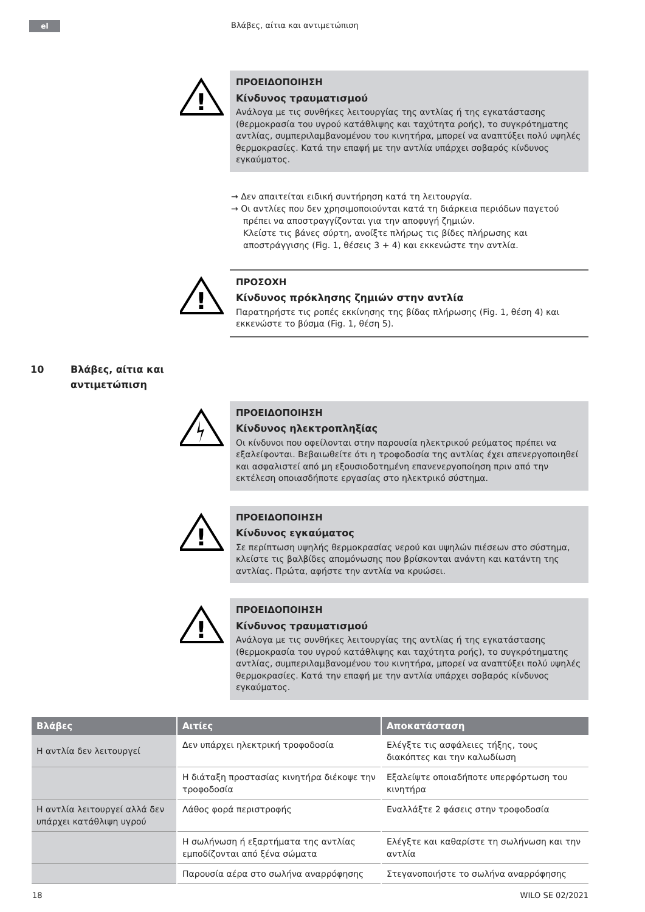el Βλάβες, αίτια και αντιμετώπιση
!
ΠΡΟΕΙΔΟΠΟΙΗΣΗ
Κίνδυνος τραυματισμού
Ανάλογα με τις συνθήκες λειτουργίας της αντλίας ή της εγκατάστασης (θερμοκρασία του υγρού κατάθλιψης και ταχύτητα ροής), το συγκρότηματης αντλίας, συμπεριλαμβανομένου του κινητήρα, μπορεί να αναπτύξει πολύ υψηλές θερμοκρασίες. Κατά την επαφή με την αντλία υπάρχει σοβαρός κίνδυνος εγκαύματος.
→ Δεν απαιτείται ειδική συντήρηση κατά τη λειτουργία.
→ Οι αντλίες που δεν χρησιμοποιούνται κατά τη διάρκεια περιόδων παγετού πρέπει να αποστραγγίζονται για την αποφυγή ζημιών.
Κλείστε τις βάνες σύρτη, ανοίξτε πλήρως τις βίδες πλήρωσης και αποστράγγισης (Fig. 1, θέσεις 3 + 4) και εκκενώστε την αντλία.
!
ΠΡΟΣΟΧΗ
Κίνδυνος πρόκλησης ζημιών στην αντλία
Παρατηρήστε τις ροπές εκκίνησης της βίδας πλήρωσης (Fig. 1, θέση 4) και εκκενώστε το βύσμα (Fig. 1, θέση 5).
10 Βλάβες, αίτια και
αντιμετώπιση
ΠΡΟΕΙΔΟΠΟΙΗΣΗ
Κίνδυνος ηλεκτροπληξίας
Οι κίνδυνοι που οφείλονται στην παρουσία ηλεκτρικού ρεύματος πρέπει να εξαλείφονται. Βεβαιωθείτε ότι η τροφοδοσία της αντλίας έχει απενεργοποιηθεί και ασφαλιστεί από μη εξουσιοδοτημένη επανενεργοποίηση πριν από την εκτέλεση οποιασδήποτε εργασίας στο ηλεκτρικό σύστημα.
!
ΠΡΟΕΙΔΟΠΟΙΗΣΗ
Κίνδυνος εγκαύματος
Σε περίπτωση υψηλής θερμοκρασίας νερού και υψηλών πιέσεων στο σύστημα, κλείστε τις βαλβίδες απομόνωσης που βρίσκονται ανάντη και κατάντη της αντλίας. Πρώτα, αφήστε την αντλία να κρυώσει.
!
ΠΡΟΕΙΔΟΠΟΙΗΣΗ
Κίνδυνος τραυματισμού
Ανάλογα με τις συνθήκες λειτουργίας της αντλίας ή της εγκατάστασης (θερμοκρασία του υγρού κατάθλιψης και ταχύτητα ροής), το συγκρότηματης αντλίας, συμπεριλαμβανομένου του κινητήρα, μπορεί να αναπτύξει πολύ υψηλές θερμοκρασίες. Κατά την επαφή με την αντλία υπάρχει σοβαρός κίνδυνος εγκαύματος.
| Βλάβες | Αιτίες | Αποκατάσταση |
| --- | --- | --- |
| Η αντλία δεν λειτουργεί | Δεν υπάρχει ηλεκτρική τροφοδοσία | Ελέγξτε τις ασφάλειες τήξης, τους διακόπτες και την καλωδίωση |
| | Η διάταξη προστασίας κινητήρα διέκοψε την τροφοδοσία | Εξαλείψτε οποιαδήποτε υπερφόρτωση του κινητήρα |
| Η αντλία λειτουργεί αλλά δεν υπάρχει κατάθλιψη υγρού | Λάθος φορά περιστροφής | Εναλλάξτε 2 φάσεις στην τροφοδοσία |
| | Η σωλήνωση ή εξαρτήματα της αντλίας εμποδίζονται από ξένα σώματα | Ελέγξτε και καθαρίστε τη σωλήνωση και την αντλία |
| | Παρουσία αέρα στο σωλήνα αναρρόφησης | Στεγανοποιήστε το σωλήνα αναρρόφησης |
18 WILO SE 02/2021